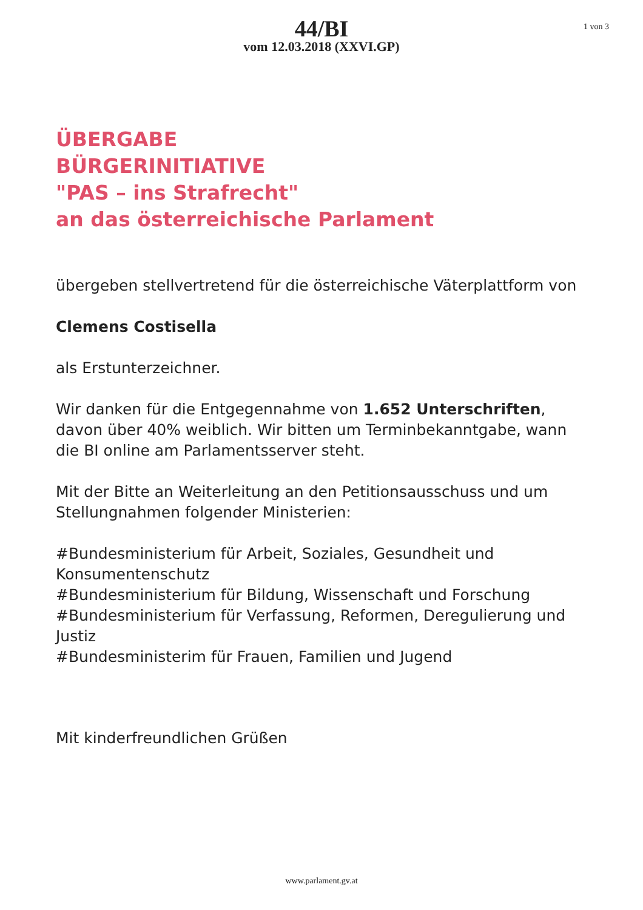44/BI
vom 12.03.2018 (XXVI.GP)
1 von 3
ÜBERGABE
BÜRGERINITIATIVE
"PAS – ins Strafrecht"
an das österreichische Parlament
übergeben stellvertretend für die österreichische Väterplattform von
Clemens Costisella
als Erstunterzeichner.
Wir danken für die Entgegennahme von 1.652 Unterschriften, davon über 40% weiblich. Wir bitten um Terminbekanntgabe, wann die BI online am Parlamentsserver steht.
Mit der Bitte an Weiterleitung an den Petitionsausschuss und um Stellungnahmen folgender Ministerien:
#Bundesministerium für Arbeit, Soziales, Gesundheit und Konsumentenschutz
#Bundesministerium für Bildung, Wissenschaft und Forschung
#Bundesministerium für Verfassung, Reformen, Deregulierung und Justiz
#Bundesministerim für Frauen, Familien und Jugend
Mit kinderfreundlichen Grüßen
www.parlament.gv.at